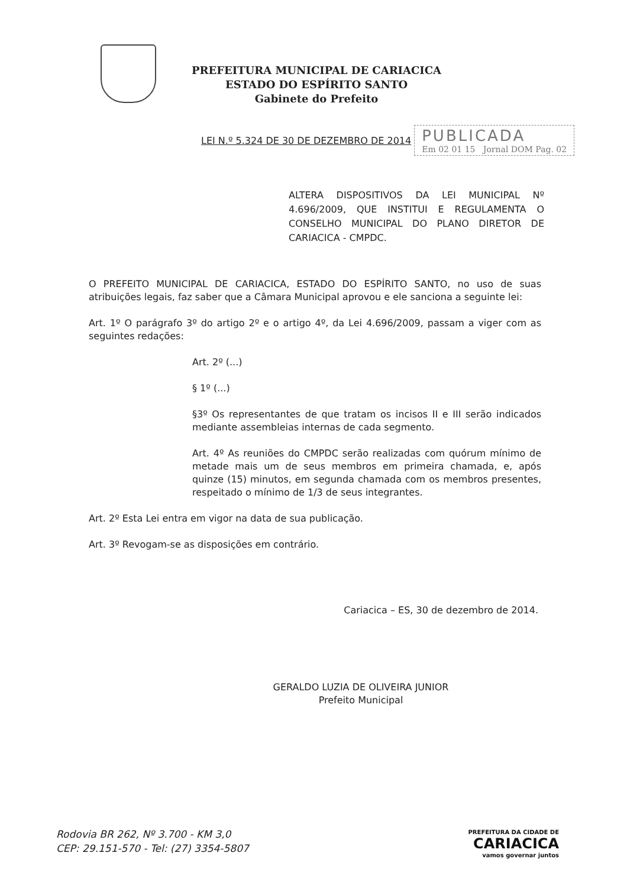PREFEITURA MUNICIPAL DE CARIACICA
ESTADO DO ESPÍRITO SANTO
Gabinete do Prefeito
LEI N.º 5.324 DE 30 DE DEZEMBRO DE 2014
PUBLICADA
Em 02 01 15 Jornal DOM Pag. 02
ALTERA DISPOSITIVOS DA LEI MUNICIPAL Nº 4.696/2009, QUE INSTITUI E REGULAMENTA O CONSELHO MUNICIPAL DO PLANO DIRETOR DE CARIACICA - CMPDC.
O PREFEITO MUNICIPAL DE CARIACICA, ESTADO DO ESPÍRITO SANTO, no uso de suas atribuições legais, faz saber que a Câmara Municipal aprovou e ele sanciona a seguinte lei:
Art. 1º O parágrafo 3º do artigo 2º e o artigo 4º, da Lei 4.696/2009, passam a viger com as seguintes redações:
Art. 2º (...)
§ 1º (...)
§3º Os representantes de que tratam os incisos II e III serão indicados mediante assembleias internas de cada segmento.
Art. 4º As reuniões do CMPDC serão realizadas com quórum mínimo de metade mais um de seus membros em primeira chamada, e, após quinze (15) minutos, em segunda chamada com os membros presentes, respeitado o mínimo de 1/3 de seus integrantes.
Art. 2º Esta Lei entra em vigor na data de sua publicação.
Art. 3º Revogam-se as disposições em contrário.
Cariacica – ES, 30 de dezembro de 2014.
GERALDO LUZIA DE OLIVEIRA JUNIOR
Prefeito Municipal
Rodovia BR 262, Nº 3.700 - KM 3,0
CEP: 29.151-570 - Tel: (27) 3354-5807
PREFEITURA DA CIDADE DE
CARIACICA
vamos governar juntos